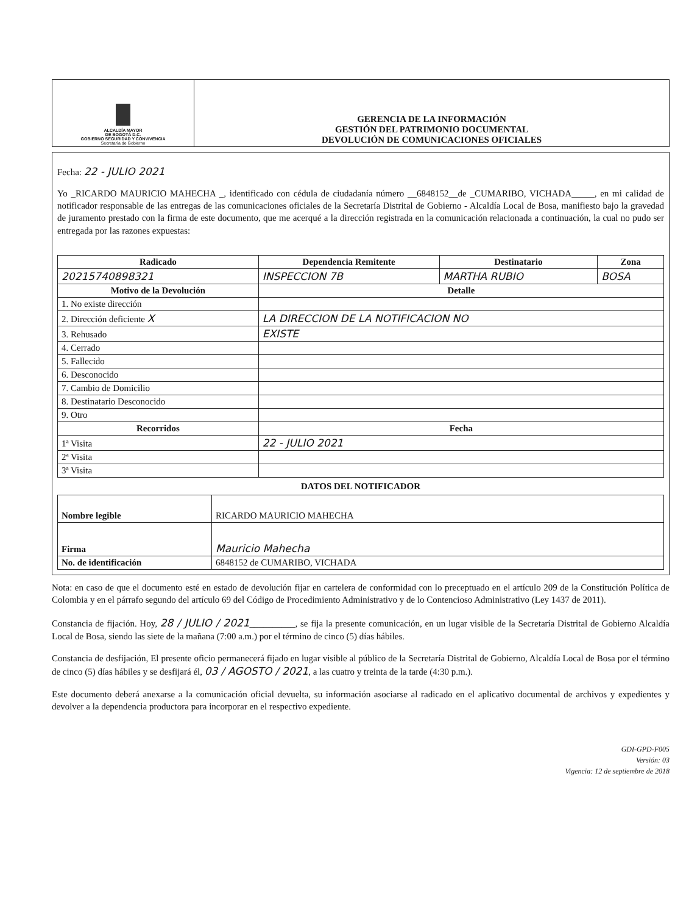| ALCALDÍA MAYOR DE BOGOTÁ D.C. GOBIERNO SEGURIDAD Y CONVIVENCIA Secretaría de Gobierno | GERENCIA DE LA INFORMACIÓN GESTIÓN DEL PATRIMONIO DOCUMENTAL DEVOLUCIÓN DE COMUNICACIONES OFICIALES |
Fecha: 22 - JULIO 2021
Yo _RICARDO MAURICIO MAHECHA _, identificado con cédula de ciudadanía número __6848152__de _CUMARIBO, VICHADA_____, en mi calidad de notificador responsable de las entregas de las comunicaciones oficiales de la Secretaría Distrital de Gobierno - Alcaldía Local de Bosa, manifiesto bajo la gravedad de juramento prestado con la firma de este documento, que me acerqué a la dirección registrada en la comunicación relacionada a continuación, la cual no pudo ser entregada por las razones expuestas:
| Radicado | Dependencia Remitente | Destinatario | Zona |
| --- | --- | --- | --- |
| 20215740898321 | INSPECCION 7B | MARTHA RUBIO | BOSA |
| Motivo de la Devolución | Detalle | | |
| 1. No existe dirección | | | |
| 2. Dirección deficiente X | LA DIRECCION DE LA NOTIFICACION NO | | |
| 3. Rehusado | EXISTE | | |
| 4. Cerrado | | | |
| 5. Fallecido | | | |
| 6. Desconocido | | | |
| 7. Cambio de Domicilio | | | |
| 8. Destinatario Desconocido | | | |
| 9. Otro | | | |
| Recorridos | Fecha | | |
| 1ª Visita | 22 - JULIO 2021 | | |
| 2ª Visita | | | |
| 3ª Visita | | | |
DATOS DEL NOTIFICADOR
| Nombre legible | RICARDO MAURICIO MAHECHA |
| Firma | Mauricio Mahecha |
| No. de identificación | 6848152 de CUMARIBO, VICHADA |
Nota: en caso de que el documento esté en estado de devolución fijar en cartelera de conformidad con lo preceptuado en el artículo 209 de la Constitución Política de Colombia y en el párrafo segundo del artículo 69 del Código de Procedimiento Administrativo y de lo Contencioso Administrativo (Ley 1437 de 2011).
Constancia de fijación. Hoy, 28 / JULIO / 2021__________, se fija la presente comunicación, en un lugar visible de la Secretaría Distrital de Gobierno Alcaldía Local de Bosa, siendo las siete de la mañana (7:00 a.m.) por el término de cinco (5) días hábiles.
Constancia de desfijación, El presente oficio permanecerá fijado en lugar visible al público de la Secretaría Distrital de Gobierno, Alcaldía Local de Bosa por el término de cinco (5) días hábiles y se desfijará él, 03 / AGOSTO / 2021, a las cuatro y treinta de la tarde (4:30 p.m.).
Este documento deberá anexarse a la comunicación oficial devuelta, su información asociarse al radicado en el aplicativo documental de archivos y expedientes y devolver a la dependencia productora para incorporar en el respectivo expediente.
GDI-GPD-F005
Versión: 03
Vigencia: 12 de septiembre de 2018